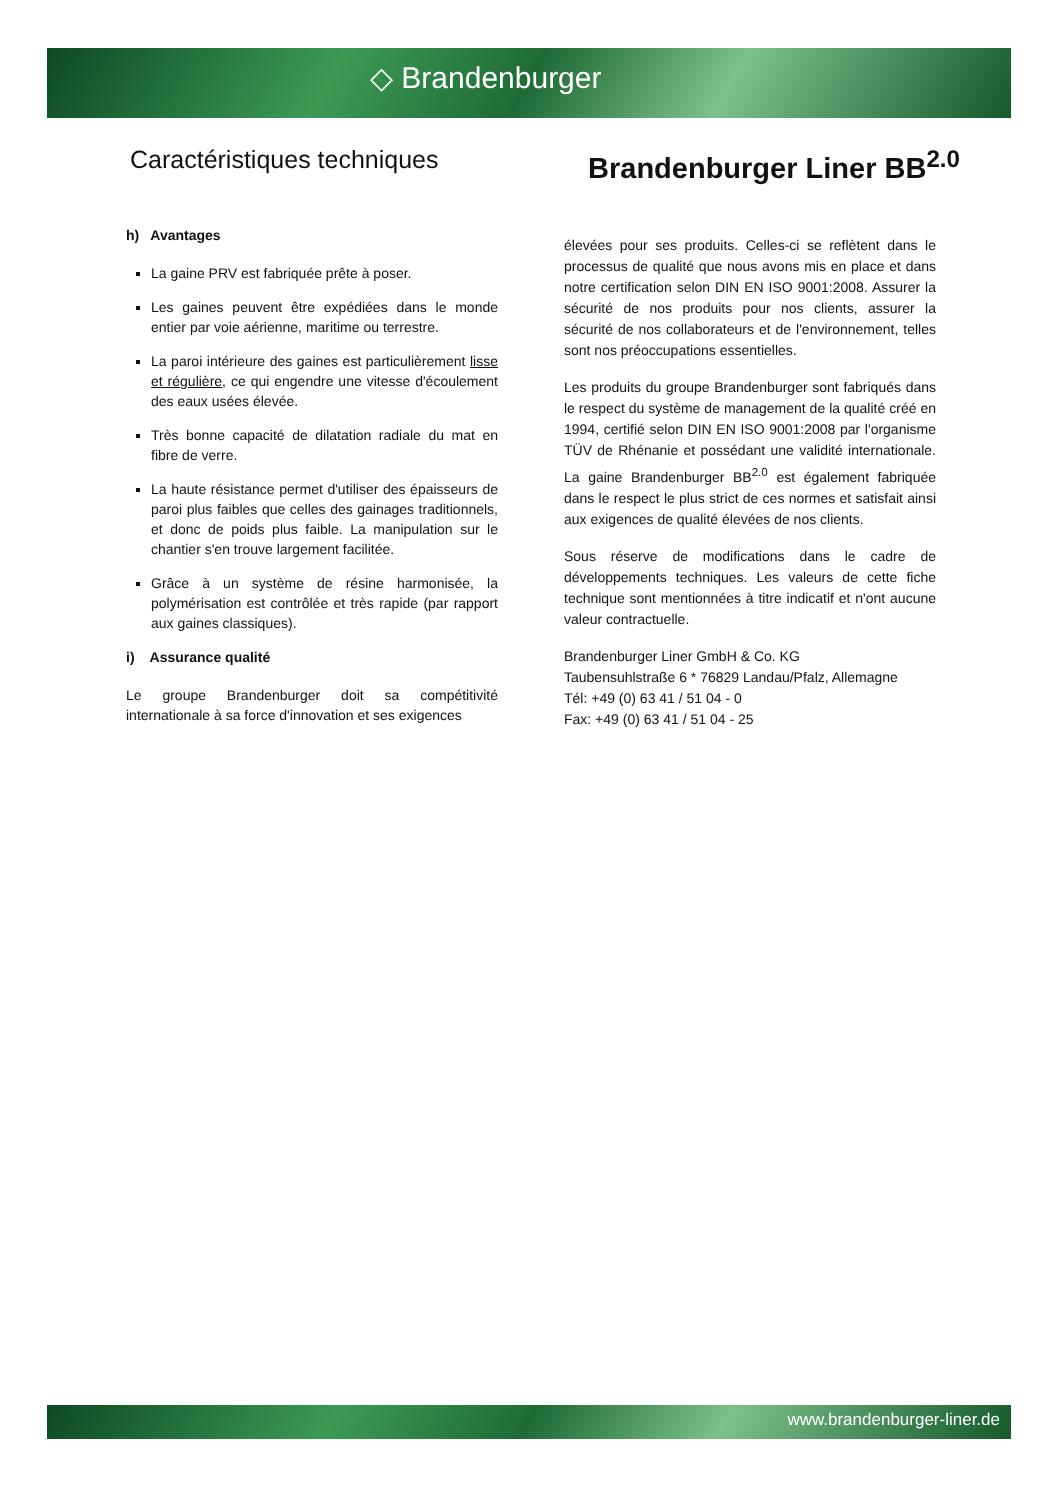◇ Brandenburger
Caractéristiques techniques
Brandenburger Liner BB<sup>2.0</sup>
h) Avantages
La gaine PRV est fabriquée prête à poser.
Les gaines peuvent être expédiées dans le monde entier par voie aérienne, maritime ou terrestre.
La paroi intérieure des gaines est particulièrement lisse et régulière, ce qui engendre une vitesse d'écoulement des eaux usées élevée.
Très bonne capacité de dilatation radiale du mat en fibre de verre.
La haute résistance permet d'utiliser des épaisseurs de paroi plus faibles que celles des gainages traditionnels, et donc de poids plus faible. La manipulation sur le chantier s'en trouve largement facilitée.
Grâce à un système de résine harmonisée, la polymérisation est contrôlée et très rapide (par rapport aux gaines classiques).
i) Assurance qualité
Le groupe Brandenburger doit sa compétitivité internationale à sa force d'innovation et ses exigences
élevées pour ses produits. Celles-ci se reflètent dans le processus de qualité que nous avons mis en place et dans notre certification selon DIN EN ISO 9001:2008. Assurer la sécurité de nos produits pour nos clients, assurer la sécurité de nos collaborateurs et de l'environnement, telles sont nos préoccupations essentielles.
Les produits du groupe Brandenburger sont fabriqués dans le respect du système de management de la qualité créé en 1994, certifié selon DIN EN ISO 9001:2008 par l'organisme TÜV de Rhénanie et possédant une validité internationale. La gaine Brandenburger BB<sup>2.0</sup> est également fabriquée dans le respect le plus strict de ces normes et satisfait ainsi aux exigences de qualité élevées de nos clients.
Sous réserve de modifications dans le cadre de développements techniques. Les valeurs de cette fiche technique sont mentionnées à titre indicatif et n'ont aucune valeur contractuelle.
Brandenburger Liner GmbH & Co. KG
Taubensuhlstraße 6 * 76829 Landau/Pfalz, Allemagne
Tél: +49 (0) 63 41 / 51 04 - 0
Fax: +49 (0) 63 41 / 51 04 - 25
www.brandenburger-liner.de